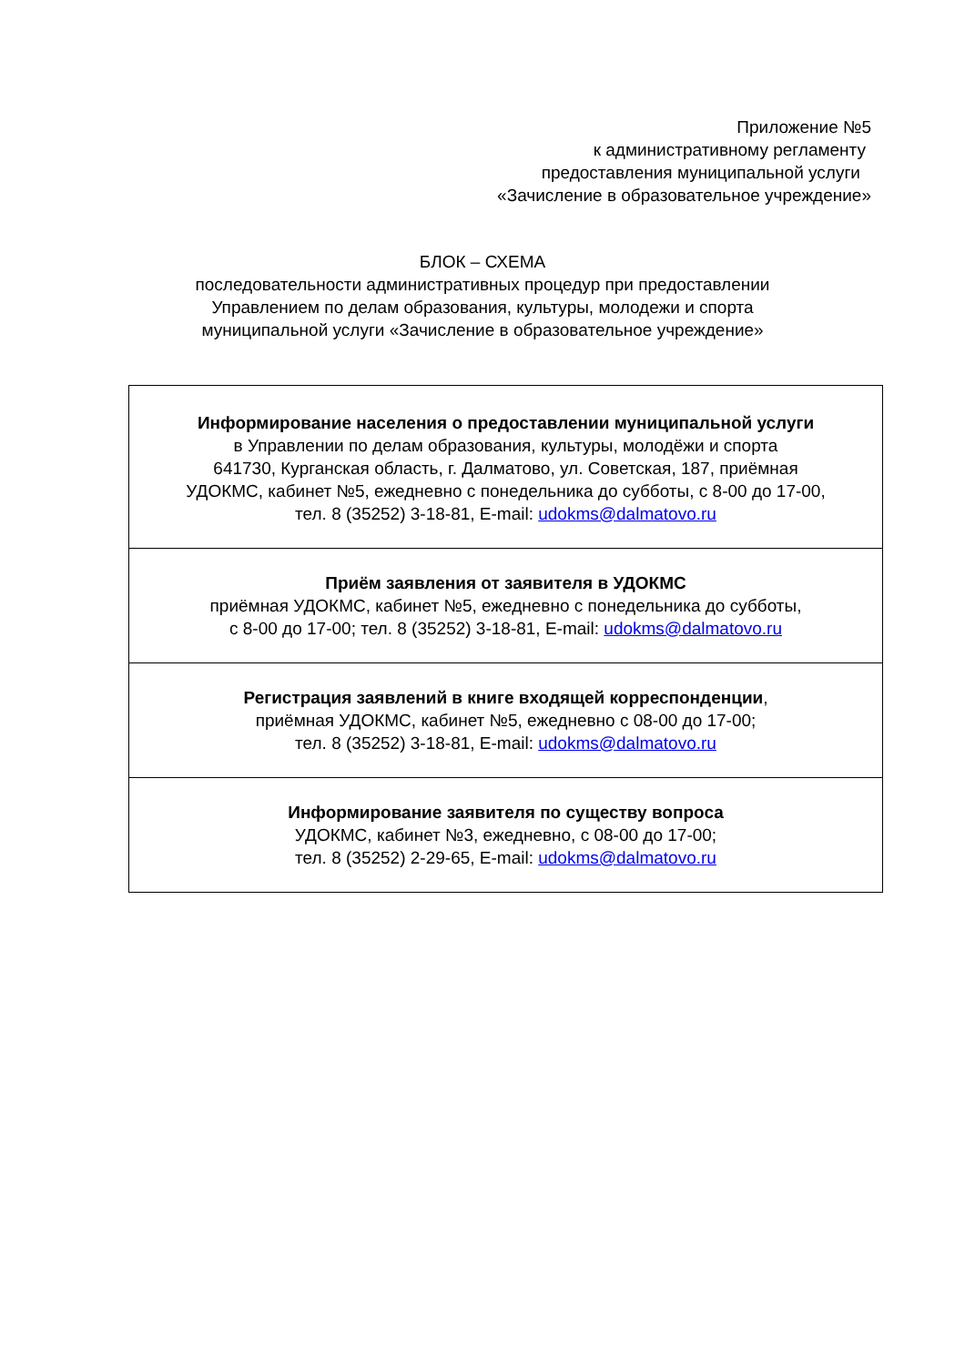Приложение №5
к административному регламенту
предоставления муниципальной услуги
«Зачисление в образовательное учреждение»
БЛОК – СХЕМА
последовательности административных процедур при предоставлении
Управлением по делам образования, культуры, молодежи и спорта
муниципальной услуги «Зачисление в образовательное учреждение»
| Информирование населения о предоставлении муниципальной услуги в Управлении по делам образования, культуры, молодёжи и спорта 641730, Курганская область, г. Далматово, ул. Советская, 187, приёмная УДОКМС, кабинет №5, ежедневно с понедельника до субботы, с 8-00 до 17-00, тел. 8 (35252) 3-18-81, E-mail: udokms@dalmatovo.ru |
| Приём заявления от заявителя в УДОКМС приёмная УДОКМС, кабинет №5, ежедневно с понедельника до субботы, с 8-00 до 17-00; тел. 8 (35252) 3-18-81, E-mail: udokms@dalmatovo.ru |
| Регистрация заявлений в книге входящей корреспонденции , приёмная УДОКМС, кабинет №5, ежедневно с 08-00 до 17-00; тел. 8 (35252) 3-18-81, E-mail: udokms@dalmatovo.ru |
| Информирование заявителя по существу вопроса УДОКМС, кабинет №3, ежедневно, с 08-00 до 17-00; тел. 8 (35252) 2-29-65, E-mail: udokms@dalmatovo.ru |